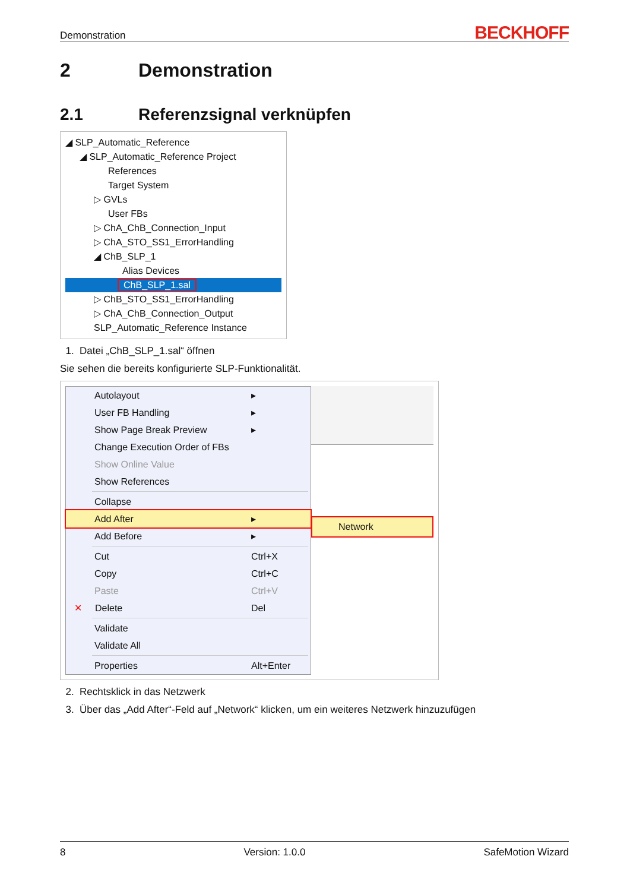Demonstration BECKHOFF
2 Demonstration
2.1 Referenzsignal verknüpfen
◢ SLP_Automatic_Reference
◢ SLP_Automatic_Reference Project
References
Target System
▷ GVLs
User FBs
▷ ChA_ChB_Connection_Input
▷ ChA_STO_SS1_ErrorHandling
◢ ChB_SLP_1
Alias Devices
ChB_SLP_1.sal
▷ ChB_STO_SS1_ErrorHandling
▷ ChA_ChB_Connection_Output
SLP_Automatic_Reference Instance
1. Datei „ChB_SLP_1.sal“ öffnen
Sie sehen die bereits konfigurierte SLP-Funktionalität.
Autolayout ▸
User FB Handling ▸
Show Page Break Preview ▸
Change Execution Order of FBs
Show Online Value
Show References
Collapse
Add After ▸
Add Before ▸
Cut Ctrl+X
Copy Ctrl+C
Paste Ctrl+V
✕ Delete Del
Validate
Validate All
Properties Alt+Enter
Network
2. Rechtsklick in das Netzwerk
3. Über das „Add After“-Feld auf „Network“ klicken, um ein weiteres Netzwerk hinzuzufügen
8 Version: 1.0.0 SafeMotion Wizard